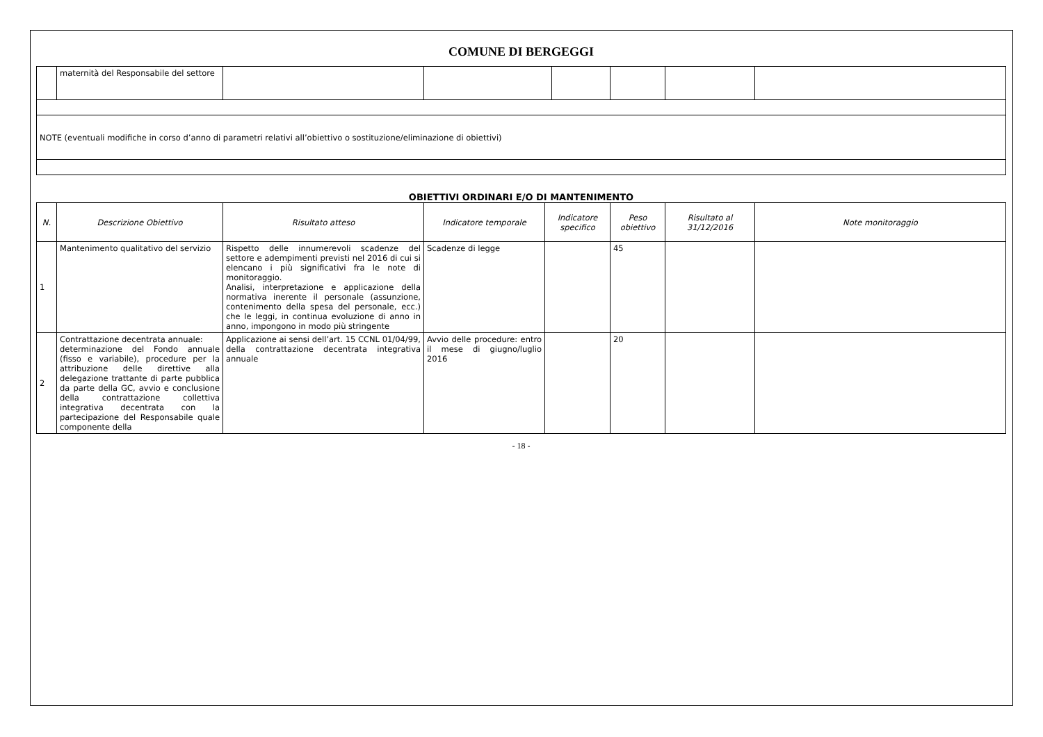COMUNE DI BERGEGGI
| | maternità del Responsabile del settore | | | | | | |
| NOTE (eventuali modifiche in corso d’anno di parametri relativi all’obiettivo o sostituzione/eliminazione di obiettivi) | | | | | | | |
OBIETTIVI ORDINARI E/O DI MANTENIMENTO
| N. | Descrizione Obiettivo | Risultato atteso | Indicatore temporale | Indicatore specifico | Peso obiettivo | Risultato al 31/12/2016 | Note monitoraggio |
| --- | --- | --- | --- | --- | --- | --- | --- |
| 1 | Mantenimento qualitativo del servizio | Rispetto delle innumerevoli scadenze del settore e adempimenti previsti nel 2016 di cui si elencano i più significativi fra le note di monitoraggio. Analisi, interpretazione e applicazione della normativa inerente il personale (assunzione, contenimento della spesa del personale, ecc.) che le leggi, in continua evoluzione di anno in anno, impongono in modo più stringente | Scadenze di legge | | 45 | | |
| 2 | Contrattazione decentrata annuale: determinazione del Fondo annuale (fisso e variabile), procedure per la attribuzione delle direttive alla delegazione trattante di parte pubblica da parte della GC, avvio e conclusione della contrattazione collettiva integrativa decentrata con la partecipazione del Responsabile quale componente della | Applicazione ai sensi dell’art. 15 CCNL 01/04/99, della contrattazione decentrata integrativa annuale | Avvio delle procedure: entro il mese di giugno/luglio 2016 | | 20 | | |
- 18 -